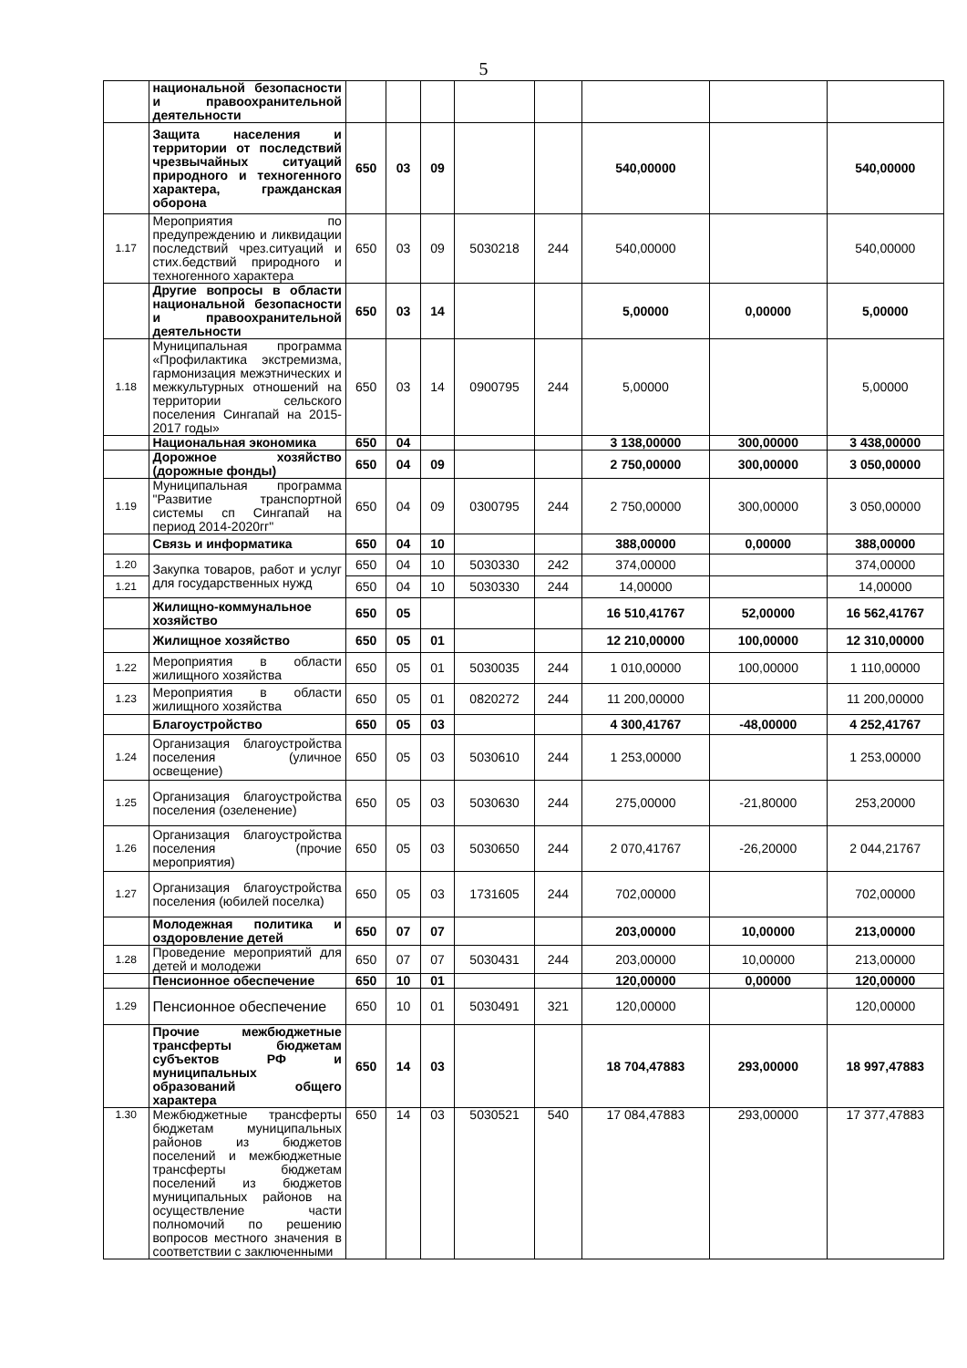5
| | национальной безопасности и правоохранительной деятельности | | | | | | | | |
| | Защита населения и территории от последствий чрезвычайных ситуаций природного и техногенного характера, гражданская оборона | 650 | 03 | 09 | | | 540,00000 | | 540,00000 |
| 1.17 | Мероприятия по предупреждению и ликвидации последствий чрез.ситуаций и стих.бедствий природного и техногенного характера | 650 | 03 | 09 | 5030218 | 244 | 540,00000 | | 540,00000 |
| | Другие вопросы в области национальной безопасности и правоохранительной деятельности | 650 | 03 | 14 | | | 5,00000 | 0,00000 | 5,00000 |
| 1.18 | Муниципальная программа «Профилактика экстремизма, гармонизация межэтнических и межкультурных отношений на территории сельского поселения Сингапай на 2015-2017 годы» | 650 | 03 | 14 | 0900795 | 244 | 5,00000 | | 5,00000 |
| | Национальная экономика | 650 | 04 | | | | 3 138,00000 | 300,00000 | 3 438,00000 |
| | Дорожное хозяйство (дорожные фонды) | 650 | 04 | 09 | | | 2 750,00000 | 300,00000 | 3 050,00000 |
| 1.19 | Муниципальная программа "Развитие транспортной системы сп Сингапай на период 2014-2020гг" | 650 | 04 | 09 | 0300795 | 244 | 2 750,00000 | 300,00000 | 3 050,00000 |
| | Связь и информатика | 650 | 04 | 10 | | | 388,00000 | 0,00000 | 388,00000 |
| 1.20 | Закупка товаров, работ и услуг для государственных нужд | 650 | 04 | 10 | 5030330 | 242 | 374,00000 | | 374,00000 |
| 1.21 | | 650 | 04 | 10 | 5030330 | 244 | 14,00000 | | 14,00000 |
| | Жилищно-коммунальное хозяйство | 650 | 05 | | | | 16 510,41767 | 52,00000 | 16 562,41767 |
| | Жилищное хозяйство | 650 | 05 | 01 | | | 12 210,00000 | 100,00000 | 12 310,00000 |
| 1.22 | Мероприятия в области жилищного хозяйства | 650 | 05 | 01 | 5030035 | 244 | 1 010,00000 | 100,00000 | 1 110,00000 |
| 1.23 | Мероприятия в области жилищного хозяйства | 650 | 05 | 01 | 0820272 | 244 | 11 200,00000 | | 11 200,00000 |
| | Благоустройство | 650 | 05 | 03 | | | 4 300,41767 | -48,00000 | 4 252,41767 |
| 1.24 | Организация благоустройства поселения (уличное освещение) | 650 | 05 | 03 | 5030610 | 244 | 1 253,00000 | | 1 253,00000 |
| 1.25 | Организация благоустройства поселения (озеленение) | 650 | 05 | 03 | 5030630 | 244 | 275,00000 | -21,80000 | 253,20000 |
| 1.26 | Организация благоустройства поселения (прочие мероприятия) | 650 | 05 | 03 | 5030650 | 244 | 2 070,41767 | -26,20000 | 2 044,21767 |
| 1.27 | Организация благоустройства поселения (юбилей поселка) | 650 | 05 | 03 | 1731605 | 244 | 702,00000 | | 702,00000 |
| | Молодежная политика и оздоровление детей | 650 | 07 | 07 | | | 203,00000 | 10,00000 | 213,00000 |
| 1.28 | Проведение мероприятий для детей и молодежи | 650 | 07 | 07 | 5030431 | 244 | 203,00000 | 10,00000 | 213,00000 |
| | Пенсионное обеспечение | 650 | 10 | 01 | | | 120,00000 | 0,00000 | 120,00000 |
| 1.29 | Пенсионное обеспечение | 650 | 10 | 01 | 5030491 | 321 | 120,00000 | | 120,00000 |
| | Прочие межбюджетные трансферты бюджетам субъектов РФ и муниципальных образований общего характера | 650 | 14 | 03 | | | 18 704,47883 | 293,00000 | 18 997,47883 |
| 1.30 | Межбюджетные трансферты бюджетам муниципальных районов из бюджетов поселений и межбюджетные трансферты бюджетам поселений из бюджетов муниципальных районов на осуществление части полномочий по решению вопросов местного значения в соответствии с заключенными | 650 | 14 | 03 | 5030521 | 540 | 17 084,47883 | 293,00000 | 17 377,47883 |